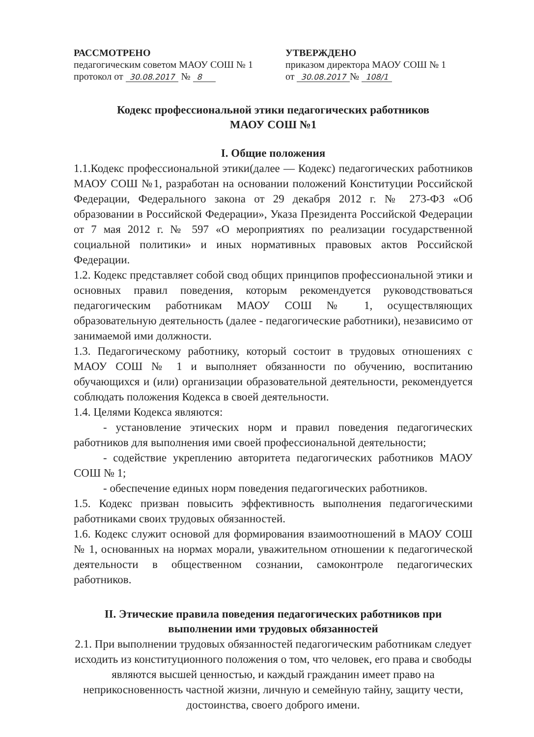РАССМОТРЕНО
педагогическим советом МАОУ СОШ № 1
протокол от 30.08.2017 № 8
УТВЕРЖДЕНО
приказом директора МАОУ СОШ № 1
от 30.08.2017 № 108/1
Кодекс профессиональной этики педагогических работников
МАОУ СОШ №1
I. Общие положения
1.1.Кодекс профессиональной этики(далее — Кодекс) педагогических работников МАОУ СОШ №1, разработан на основании положений Конституции Российской Федерации, Федерального закона от 29 декабря 2012 г. № 273-ФЗ «Об образовании в Российской Федерации», Указа Президента Российской Федерации от 7 мая 2012 г. № 597 «О мероприятиях по реализации государственной социальной политики» и иных нормативных правовых актов Российской Федерации.
1.2. Кодекс представляет собой свод общих принципов профессиональной этики и основных правил поведения, которым рекомендуется руководствоваться педагогическим работникам МАОУ СОШ № 1, осуществляющих образовательную деятельность (далее - педагогические работники), независимо от занимаемой ими должности.
1.3. Педагогическому работнику, который состоит в трудовых отношениях с МАОУ СОШ № 1 и выполняет обязанности по обучению, воспитанию обучающихся и (или) организации образовательной деятельности, рекомендуется соблюдать положения Кодекса в своей деятельности.
1.4. Целями Кодекса являются:
- установление этических норм и правил поведения педагогических работников для выполнения ими своей профессиональной деятельности;
- содействие укреплению авторитета педагогических работников МАОУ СОШ № 1;
- обеспечение единых норм поведения педагогических работников.
1.5. Кодекс призван повысить эффективность выполнения педагогическими работниками своих трудовых обязанностей.
1.6. Кодекс служит основой для формирования взаимоотношений в МАОУ СОШ № 1, основанных на нормах морали, уважительном отношении к педагогической деятельности в общественном сознании, самоконтроле педагогических работников.
II. Этические правила поведения педагогических работников при выполнении ими трудовых обязанностей
2.1. При выполнении трудовых обязанностей педагогическим работникам следует исходить из конституционного положения о том, что человек, его права и свободы являются высшей ценностью, и каждый гражданин имеет право на неприкосновенность частной жизни, личную и семейную тайну, защиту чести, достоинства, своего доброго имени.